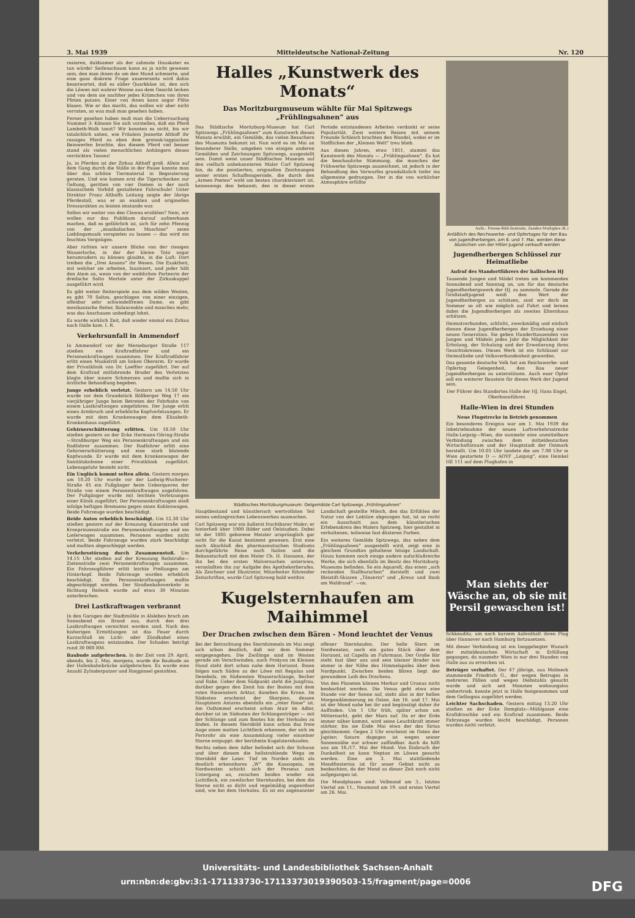3. Mai 1939 Mitteldeutsche National-Zeitung Nr. 120
rasieren, duldsamer als der zahmste Hauskater es tun würde! Seifenschaum kann es ja nicht gewesen sein, den man ihnen da um den Mund schmierte, und eine ganz diskrete Frage unsererseits wird dahin beantwortet, daß es süßer Quarkkäse ist, den sich die Löwen mit wahrer Wonne aus dem Gesicht lecken und von dem sie nachher jedes Krümchen von ihren Pfoten putzen. Einer von ihnen kann sogar Flöte blasen. Wie er das macht, das wollen wir aber nicht verraten, so was muß man gesehen haben.
Ferner gesehen haben muß man die Ueberraschung Nummer 3: Können Sie sich vorstellen, daß ein Pferd Lambeth-Walk tanzt? Wir konnten es nicht, bis wir tatsächlich sahen, wie Fräulein Jeanette Althoff ihr rassiges Pferd zu eben dem grotesk-tappischen Beinwerfen brachte, das diesem Pferd viel besser stand als vielen menschlichen Anhängern dieses verrückten Tanzes!
Ja, in Pferden ist der Zirkus Althoff groß. Allein auf dem Gang durch die Ställe in der Pause konnte man über das schöne Tiermaterial in Begeisterung geraten. Und wie kamen erst die Tigerschecken zur Geltung, geritten von vier Damen in der nach klassischem Vorbild gestalteten Fahrschule! Unter Direktor Franz Althoffs Leitung zeigte der übrige Pferdestall, was er an exakten und originellen Dressurakten zu leisten imstande war.
Sollen wir weiter von den Clowns erzählen? Nein, wir wollen nur das Publikum darauf aufmerksam machen, daß es gefährlich ist, sich für zehn Pfennig von der „musikalischen Maschine“ seine Lieblingsmusik vorspielen zu lassen — das wird ein feuchtes Vergnügen.
Aber richten wir unsere Blicke von der riesigen Wasserlache, in der der kleine Toto sogar herumrudern zu können glaubte, in die Luft: Dort treiben die „Drei Ansons“ ihr Wesen. Die Exaktheit, mit welcher sie arbeiten, fasziniert, und jeder hält den Atem an, wenn von der weiblichen Partnerin der dreifache Salto Mortale unter der Zirkuskuppel ausgeführt wird.
Es gibt weiter Reiterspiele aus dem wilden Westen, es gibt 70 Saltos, geschlagen von einer einzigen, offenbar sehr schwindelfreien Dame, es gibt mexikanische Reiter, Balanceakte und manches mehr, was das Anschauen unbedingt lohnt.
Es wurde wirklich Zeit, daß wieder einmal ein Zirkus nach Halle kam. I. R.
Verkehrsunfall in Ammendorf
In Ammendorf vor der Merseburger Straße 117 stießen ein Kraftradfahrer und ein Personenkraftwagen zusammen. Der Kraftradfahrer erlitt einen Muskelriß am linken Oberarm. Er wurde der Privatklinik von Dr. Loeffler zugeführt. Der auf dem Kraftrad mitfahrende Bruder des Verletzten klagte über innere Schmerzen und mußte sich in ärztliche Behandlung begeben.
Junge erheblich verletzt. Gestern um 14.50 Uhr wurde vor dem Grundstück Böllberger Weg 17 ein vierjähriger Junge beim Betreten der Fahrbahn von einem Lastkraftwagen umgefahren. Der Junge erlitt einen Armbruch und erhebliche Kopfverletzungen. Er wurde mit dem Krankenwagen dem Elisabeth-Krankenhaus zugeführt.
Gehirnerschütterung erlitten. Um 18.50 Uhr stießen gestern an der Ecke Hermann-Göring-Straße—Straßburger Weg ein Personenkraftwagen und ein Radfahrer zusammen. Der Radfahrer erlitt eine Gehirnerschütterung und eine stark blutende Kopfwunde. Er wurde mit dem Krankenwagen der Sanitätskolonne einer Privatklinik zugeführt. Lebensgefahr besteht nicht.
Ein Unglück kommt selten allein. Gestern morgen um 10.20 Uhr wurde vor der Ludwig-Wucherer-Straße 45 ein Fußgänger beim Ueberqueren der Straße von einem Personenkraftwagen angefahren. Der Fußgänger wurde mit leichten Verletzungen einer Klinik zugeführt. Der Personenkraftwagen stieß infolge heftigen Bremsens gegen einen Kohlenwagen. Beide Fahrzeuge wurden beschädigt.
Beide Autos erheblich beschädigt. Um 12.30 Uhr stießen gestern auf der Kreuzung Kaiserstraße und Kronprinzenstraße ein Personenkraftwagen und ein Lieferwagen zusammen. Personen wurden nicht verletzt. Beide Fahrzeuge wurden stark beschädigt und mußten abgeschleppt werden.
Verkehrsstörung durch Zusammenstoß. Um 14.15 Uhr stießen auf der Kreuzung Reilstraße—Zietenstraße zwei Personenkraftwagen zusammen. Ein Fahrzeugführer erlitt leichte Prellungen am Hinterkopf. Beide Fahrzeuge wurden erheblich beschädigt. Ein Personenkraftwagen mußte abgeschleppt werden. Der Straßenbahnverkehr in Richtung Reileck wurde auf etwa 30 Minuten unterbrochen.
Drei Lastkraftwagen verbrannt
In den Garagen der Stadtmühle in Alsleben brach am Sonnabend ein Brand aus, durch den drei Lastkraftwagen vernichtet worden sind. Nach den bisherigen Ermittlungen ist das Feuer durch Kurzschluß im Licht- oder Zündkabel eines Lastkraftwagens entstanden. Der Schaden beträgt rund 30 000 RM.
Baubude aufgebrochen. In der Zeit vom 29. April, abends, bis 2. Mai, morgens, wurde die Baubude an der Hafenbahnbrücke aufgebrochen. Es wurde eine Anzahl Zylinderputzer und Ringpinsel gestohlen.
Halles „Kunstwerk des Monats“
Das Moritzburgmuseum wählte für Mai Spitzwegs „Frühlingsahnen“ aus
Das Städtische Moritzburg-Museum hat Carl Spitzwegs „Frühlingsahnen“ zum Kunstwerk dieses Monats erwählt, ein Gemälde, das vielen Besuchern des Museums bekannt ist. Nun wird es im Mai an besonderer Stelle, umgeben von einigen anderen Gemälden und Zeichnungen Spitzwegs, ausgestellt sein. Damit weist unser Städtisches Museum auf den vielfach unbekannteren Maler Carl Spitzweg hin, da die pointierten, originellen Zeichnungen seiner ersten Schaffensperiode, die durch den „Armen Poeten“ wohl am besten charakterisiert ist, keineswegs den bekannt; den in dieser ersten Periode entstandenen Arbeiten verdankt er seine Popularität. Zwei weitere Reisen mit seinem Freunde Schleich brachten den Wandel, wobei er im Stofflichen der „Kleinen Welt“ treu blieb.
Aus diesen Jahren, etwa 1851, stammt das Kunstwerk des Monats — „Frühlingsahnen“. Es hat die beschauliche Stimmung, die manches der Frühwerke Spitzwegs auszeichnet, ist jedoch in der Behandlung des Vorwurfes grundsätzlich tiefer ins allgemeine gedrungen. Der in die von wirklicher Atmosphäre erfüllte
Städtisches Moritzburgmuseum: Oelgemälde Carl Spitzwegs „Frühlingsahnen“
Hauptbestand und künstlerisch wertvollsten Teil seines umfangreichen Lebenswerkes ausmachen.
Carl Spitzweg war ein äußerst fruchtbarer Maler; er hinterließ über 1000 Bilder und Oelstudien. Dabei ist der 1805 geborene Meister ursprünglich gar nicht für die Kunst bestimmt gewesen. Erst eine nach Abschluß des pharmazeutischen Studiums durchgeführte Reise nach Italien und die Bekanntschaft mit dem Maler Ch. H. Hansonn, der ihn bei den ersten Malversuchen unterwies, veranlaßten ihn zur Aufgabe des Apothekerberufes. Als Zeichner und Illustrator, Mitarbeiter führender Zeitschriften, wurde Carl Spitzweg bald weithin
Landschaft gestellte Mönch, den das Erfühlen der Natur von der Lektüre abgezogen hat, ist so recht ein Ausschnitt aus dem künstlerischen Erlebenskreis des Malers Spitzweg, hier gestaltet in verhaltenen, teilweise fast düsteren Farben.
Ein weiteres Gemälde Spitzwegs, das neben dem „Frühlingsahnen“ ausgestellt wird, zeigt eine in gleichem Grundton gehaltene felsige Landschaft. Hinzu kommen noch einige andere aufschlußreiche Werke, die sich ebenfalls im Besitz des Moritzburg-Museums befinden. So ein Aquarell, das einen „sich reckenden Stallburschen“ darstellt und zwei Bleistift-Skizzen „Tänzerin“ und „Kreuz und Bank am Waldrand“. —on.
Kugelsternhaufen am Maihimmel
Der Drachen zwischen dem Bären - Mond leuchtet der Venus
Bei der Betrachtung des Sternhimmels im Mai zeigt sich schon deutlich, daß wir dem Sommer entgegengehen. Die Zwillinge sind im Westen gerade am Verschwinden, auch Prokyon im Kleinen Hund steht dort schon nahe dem Horizont. Ihnen folgen nach Süden zu der Löwe mit Regulus und Denebola, im Südwesten Wasserschlange, Becher und Rabe. Ueber dem Südpunkt steht die Jungfrau, darüber gegen den Zenit hin der Bootes mit dem roten Riesenstern Arktur, daneben die Krone. Im Südosten erscheint der Skorpion, dessen Hauptstern Antares ebenfalls ein „roter Riese“ ist. Am Osthimmel erscheint schon Atair im Adler, darüber ist im Südosten der Schlangenträger — mit der Schlange und zum Bootes hin der Herkules zu finden. In diesem Sternbild kann schon das freie Auge einen matten Lichtfleck erkennen, der sich im Fernrohr als eine Ansammlung vieler einzelner Sterne entpuppt: der berühmte Kugelsternhaufen.
Rechts neben dem Adler befindet sich der Schwan und über diesem die hellstrahlende Wega im Sternbild der Leier. Tief im Norden steht als deutlich erkennbares „W“ die Kassiopeia, im Nordwesten schickt sich der Perseus zum Untergang an, zwischen beiden wieder ein Lichtfleck, ein zweifacher Sternhaufen, bei dem die Sterne nicht so dicht und regelmäßig angeordnet sind, wie bei dem Herkules. Es ist ein sogenannter offener Sternhaufen. Der helle Stern im Nordwesten, noch ein gutes Stück über dem Horizont, ist Capella im Fuhrmann. Der Große Bär steht fast über uns und sein kleiner Bruder wie immer in der Nähe des Himmelspoles über dem Nordpunkt. Zwischen beiden Bären liegt der gewundene Leib des Drachens.
Von den Planeten können Merkur und Uranus nicht beobachtet werden. Die Venus geht etwa eine Stunde vor der Sonne auf, steht also in der hellen Morgendämmerung im Osten. Am 16. und 17. Mai ist der Mond nahe bei ihr und begünstigt daher ihr Auffinden. Um 1 Uhr früh, später schon um Mitternacht, geht der Mars auf. Da er der Erde immer näher kommt, wird seine Leuchtkraft immer stärker, bis sie Ende Mai etwa der des Sirius gleichkommt. Gegen 2 Uhr erscheint im Osten der Jupiter; Saturn dagegen ist wegen seiner Sonnennähe nur schwer auffindbar. Auch da hilft uns am 16./17. Mai der Mond. Von Einbruch der Dunkelheit an kann Neptun im Löwen gesucht werden. Eine am 3. Mai stattfindende Mondfinsternis ist für unser Gebiet nicht zu beobachten, da der Mond zu dieser Zeit noch nicht aufgegangen ist.
Die Mondphasen sind: Vollmond am 3., letztes Viertel am 11., Neumond am 19. und erstes Viertel am 26. Mai.
Aufn.: Presse-Bild-Zentrale, Zander-Multiplex (K.)
Anläßlich des Reichswerbe- und Opfertages für den Bau von Jugendherbergen, am 6. und 7. Mai, werden diese Abzeichen von der Hitler-Jugend verkauft werden
Jugendherbergen Schlüssel zur Heimatliebe
Aufruf des Standortführers der hallischen HJ
Tausende Jungen und Mädel treten am kommenden Sonnabend und Sonntag an, um für das deutsche Jugendherbergswerk der HJ. zu sammeln. Gerade die Großstadtjugend weiß den Wert der Jugendherbergen zu schätzen, sind wir doch im Sommer so oft wie möglich auf Fahrt und lernen dabei die Jugendherbergen als zweites Elternhaus schätzen.
Heimatverbunden, schlicht, zweckmäßig und einfach dienen diese Jugendherbergen der Erziehung einer neuen Generation. Sie geben Hunderttausenden von Jungen und Mädeln jedes Jahr die Möglichkeit der Erholung, der Schulung und der Erweiterung ihres Gesichtskreises. Dieses Werk ist ein Schlüssel zur Heimatliebe und Volksverbundenheit geworden.
Das gesamte deutsche Volk hat am Reichswerbe- und Opfertag Gelegenheit, den Bau neuer Jugendherbergen zu unterstützen. Auch euer Opfer soll ein weiterer Baustein für dieses Werk der Jugend sein.
Der Führer des Standortes Halle der HJ. Hans Engel, Oberbannführer.
Halle-Wien in drei Stunden
Neue Flugstrecke in Betrieb genommen
Ein besonderes Ereignis war am 1. Mai 1939 die Inbetriebnahme der neuen Luftverkehrsstrecke Halle-Leipzig—Wien, die nunmehr eine unmittelbare Verbindung zwischen dem mitteldeutschen Wirtschaftsraum und der Hauptstadt der Ostmark herstellt. Um 10.05 Uhr landete die um 7.00 Uhr in Wien gestartete D — AOYF „Leipzig“, eine Heinkel HE 111 auf dem Flughafen in
Man siehts der Wäsche an, ob sie mit Persil gewaschen ist!
Schkeuditz, um nach kurzem Aufenthalt ihren Flug über Hannover nach Hamburg fortzusetzen.
Mit dieser Verbindung ist ein langgehegter Wunsch der mitteldeutschen Wirtschaft in Erfüllung gegangen, da nunmehr Wien in nur drei Stunden von Halle aus zu erreichen ist.
Betrüger verhaftet. Der 47 jährige, aus Molmeck stammende Friedrich G., der wegen Betruges in mehreren Fällen und wegen Diebstahls gesucht wurde und sich seit Monaten wohnungslos umhertrieb, konnte jetzt in Halle festgenommen und dem Gefängnis zugeführt werden.
Leichter Sachschaden. Gestern mittag 13.20 Uhr stießen an der Ecke Domplatz—Mühlgasse eine Kraftdroschke und ein Kraftrad zusammen. Beide Fahrzeuge wurden leicht beschädigt, Personen wurden nicht verletzt.
Universitäts- und Landesbibliothek Sachsen-Anhalt
urn:nbn:de:gbv:3:1-171133730-17113373019390503-15/fragment/page=0006 DFG